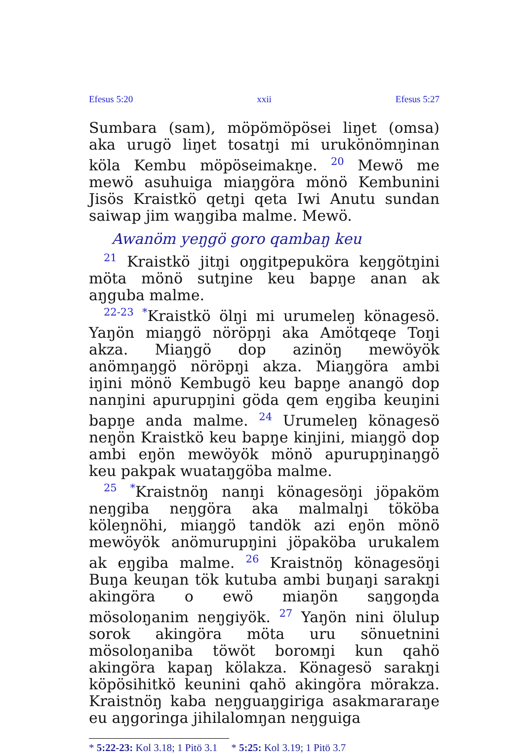Efesus 5:20 xxii Efesus 5:27
Sumbara (sam), möpömöpösei liŋet (omsa) aka urugö liŋet tosatŋi mi urukönömŋinan köla Kembu möpöseimakŋe. <sup>20</sup> Mewö me mewö asuhuiga miaŋgöra mönö Kembunini Jisös Kraistkö qetŋi qeta Iwi Anutu sundan saiwap jim waŋgiba malme. Mewö.
Awanöm yeŋgö goro qambaŋ keu
<sup>21</sup> Kraistkö jitŋi oŋgitpepuköra keŋgötŋini möta mönö sutŋine keu bapŋe anan ak aŋguba malme.
<sup>22-23</sup> <sup>*</sup>Kraistkö ölŋi mi urumeleŋ könagesö. Yaŋön miaŋgö nöröpŋi aka Amötqeqe Toŋi akza. Miaŋgö dop azinöŋ mewöyök anömŋaŋgö nöröpŋi akza. Miaŋgöra ambi iŋini mönö Kembugö keu bapŋe anangö dop nanŋini apurupŋini göda qem eŋgiba keuŋini bapŋe anda malme. <sup>24</sup> Urumeleŋ könagesö neŋön Kraistkö keu bapŋe kinjini, miaŋgö dop ambi eŋön mewöyök mönö apurupŋinaŋgö keu pakpak wuataŋgöba malme.
<sup>25</sup> <sup>*</sup>Kraistnöŋ nanŋi könagesöŋi jöpaköm neŋgiba neŋgöra aka malmalŋi tököba köleŋnöhi, miaŋgö tandök azi eŋön mönö mewöyök anömurupŋini jöpaköba urukalem ak eŋgiba malme. <sup>26</sup> Kraistnöŋ könagesöŋi Buŋa keuŋan tök kutuba ambi buŋaŋi sarakŋi akingöra o ewö miaŋön saŋgoŋda mösoloŋanim neŋgiyök. <sup>27</sup> Yaŋön nini ölulup sorok akingöra möta uru sönuetnini mösoloŋaniba töwöt borомŋi kun qahö akingöra kapaŋ kölakza. Könagesö sarakŋi köpösihitkö keunini qahö akingöra mörakza. Kraistnöŋ kaba neŋguaŋgiriga asakmararaŋe eu aŋgoringa jihilalomŋan neŋguiga
* 5:22-23: Kol 3.18; 1 Pitö 3.1 * 5:25: Kol 3.19; 1 Pitö 3.7